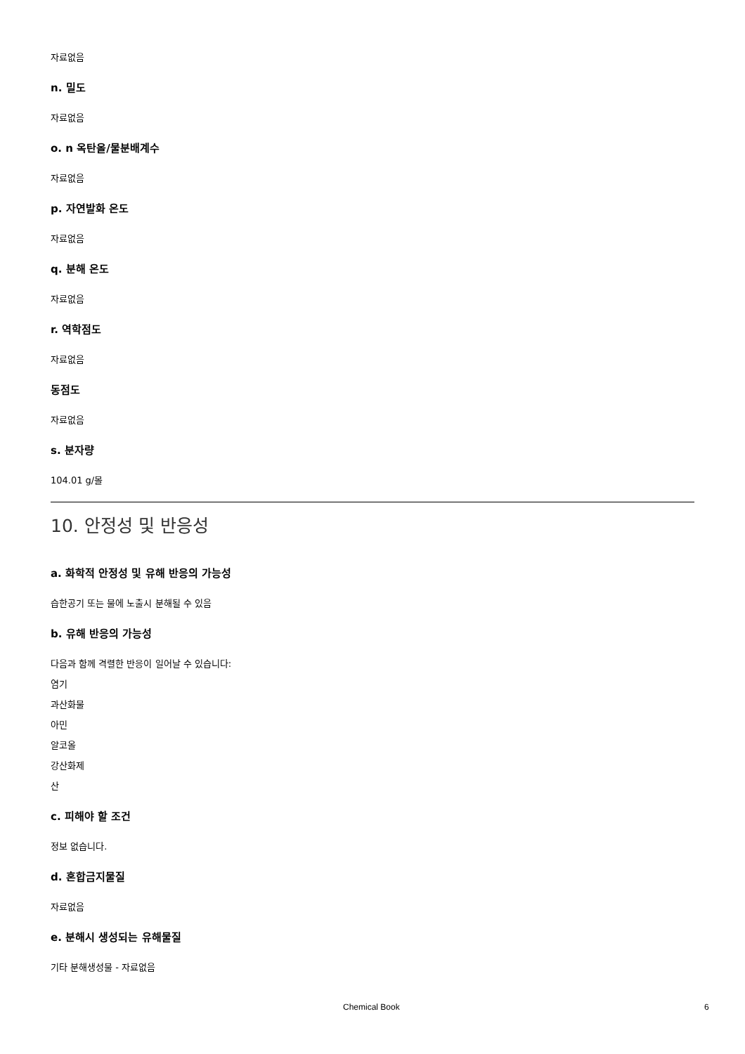자료없음
n. 밀도
자료없음
o. n 옥탄올/물분배계수
자료없음
p. 자연발화 온도
자료없음
q. 분해 온도
자료없음
r. 역학점도
자료없음
동점도
자료없음
s. 분자량
104.01 g/몰
10. 안정성 및 반응성
a. 화학적 안정성 및 유해 반응의 가능성
습한공기 또는 물에 노출시 분해될 수 있음
b. 유해 반응의 가능성
다음과 함께 격렬한 반응이 일어날 수 있습니다:
염기
과산화물
아민
알코올
강산화제
산
c. 피해야 할 조건
정보 없습니다.
d. 혼합금지물질
자료없음
e. 분해시 생성되는 유해물질
기타 분해생성물 - 자료없음
Chemical Book 6